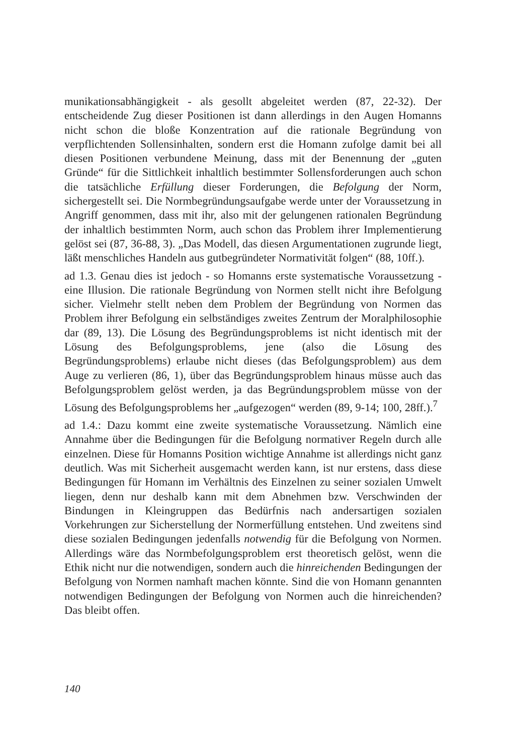munikationsabhängigkeit - als gesollt abgeleitet werden (87, 22-32). Der entscheidende Zug dieser Positionen ist dann allerdings in den Augen Homanns nicht schon die bloße Konzentration auf die rationale Begründung von verpflichtenden Sollensinhalten, sondern erst die Homann zufolge damit bei all diesen Positionen verbundene Meinung, dass mit der Benennung der „guten Gründe“ für die Sittlichkeit inhaltlich bestimmter Sollensforderungen auch schon die tatsächliche Erfüllung dieser Forderungen, die Befolgung der Norm, sichergestellt sei. Die Normbegründungsaufgabe werde unter der Voraussetzung in Angriff genommen, dass mit ihr, also mit der gelungenen rationalen Begründung der inhaltlich bestimmten Norm, auch schon das Problem ihrer Implementierung gelöst sei (87, 36-88, 3). „Das Modell, das diesen Argumentationen zugrunde liegt, läßt menschliches Handeln aus gutbegründeter Normativität folgen“ (88, 10ff.).
ad 1.3. Genau dies ist jedoch - so Homanns erste systematische Voraussetzung - eine Illusion. Die rationale Begründung von Normen stellt nicht ihre Befolgung sicher. Vielmehr stellt neben dem Problem der Begründung von Normen das Problem ihrer Befolgung ein selbständiges zweites Zentrum der Moralphilosophie dar (89, 13). Die Lösung des Begründungsproblems ist nicht identisch mit der Lösung des Befolgungsproblems, jene (also die Lösung des Begründungsproblems) erlaube nicht dieses (das Befolgungsproblem) aus dem Auge zu verlieren (86, 1), über das Begründungsproblem hinaus müsse auch das Befolgungsproblem gelöst werden, ja das Begründungsproblem müsse von der Lösung des Befolgungsproblems her „aufgezogen“ werden (89, 9-14; 100, 28ff.).<sup>7</sup>
ad 1.4.: Dazu kommt eine zweite systematische Voraussetzung. Nämlich eine Annahme über die Bedingungen für die Befolgung normativer Regeln durch alle einzelnen. Diese für Homanns Position wichtige Annahme ist allerdings nicht ganz deutlich. Was mit Sicherheit ausgemacht werden kann, ist nur erstens, dass diese Bedingungen für Homann im Verhältnis des Einzelnen zu seiner sozialen Umwelt liegen, denn nur deshalb kann mit dem Abnehmen bzw. Verschwinden der Bindungen in Kleingruppen das Bedürfnis nach andersartigen sozialen Vorkehrungen zur Sicherstellung der Normerfüllung entstehen. Und zweitens sind diese sozialen Bedingungen jedenfalls notwendig für die Befolgung von Normen. Allerdings wäre das Normbefolgungsproblem erst theoretisch gelöst, wenn die Ethik nicht nur die notwendigen, sondern auch die hinreichenden Bedingungen der Befolgung von Normen namhaft machen könnte. Sind die von Homann genannten notwendigen Bedingungen der Befolgung von Normen auch die hinreichenden? Das bleibt offen.
140